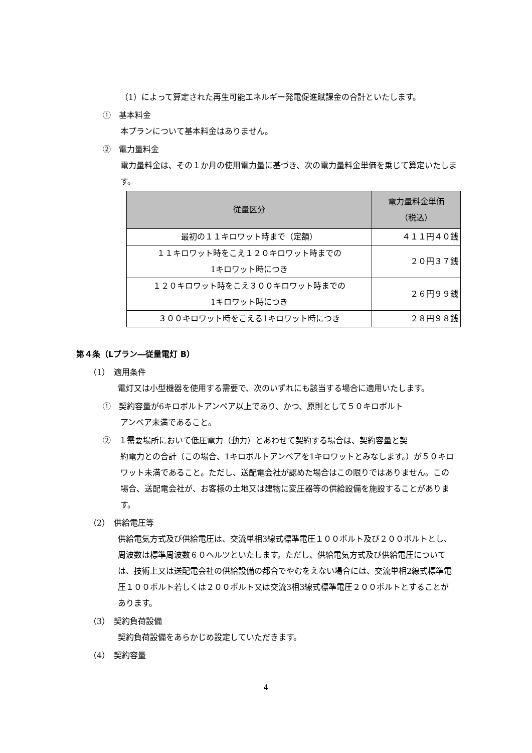（1）によって算定された再生可能エネルギー発電促進賦課金の合計といたします。
①　基本料金
本プランについて基本料金はありません。
②　電力量料金
電力量料金は、その１か月の使用電力量に基づき、次の電力量料金単価を乗じて算定いたします。
| 従量区分 | 電力量料金単価 （税込） |
| --- | --- |
| 最初の１１キロワット時まで（定額） | ４１１円４０銭 |
| １１キロワット時をこえ１２０キロワット時までの 1キロワット時につき | ２０円３７銭 |
| １２０キロワット時をこえ３００キロワット時までの 1キロワット時につき | ２６円９９銭 |
| ３００キロワット時をこえる1キロワット時につき | ２８円９８銭 |
第４条（Lプラン―従量電灯 B）
（1）　適用条件
電灯又は小型機器を使用する需要で、次のいずれにも該当する場合に適用いたします。
①　契約容量が6キロボルトアンペア以上であり、かつ、原則として５０キロボルト
アンペア未満であること。
②　１需要場所において低圧電力（動力）とあわせて契約する場合は、契約容量と契
約電力との合計（この場合、1キロボルトアンペアを1キロワットとみなします。）が５０キロワット未満であること。ただし、送配電会社が認めた場合はこの限りではありません。この場合、送配電会社が、お客様の土地又は建物に変圧器等の供給設備を施設することがあります。
（2）　供給電圧等
供給電気方式及び供給電圧は、交流単相3線式標準電圧１００ボルト及び２００ボルトとし、周波数は標準周波数６０ヘルツといたします。ただし、供給電気方式及び供給電圧については、技術上又は送配電会社の供給設備の都合でやむをえない場合には、交流単相2線式標準電圧１００ボルト若しくは２００ボルト又は交流3相3線式標準電圧２００ボルトとすることがあります。
（3）　契約負荷設備
契約負荷設備をあらかじめ設定していただきます。
（4）　契約容量
4